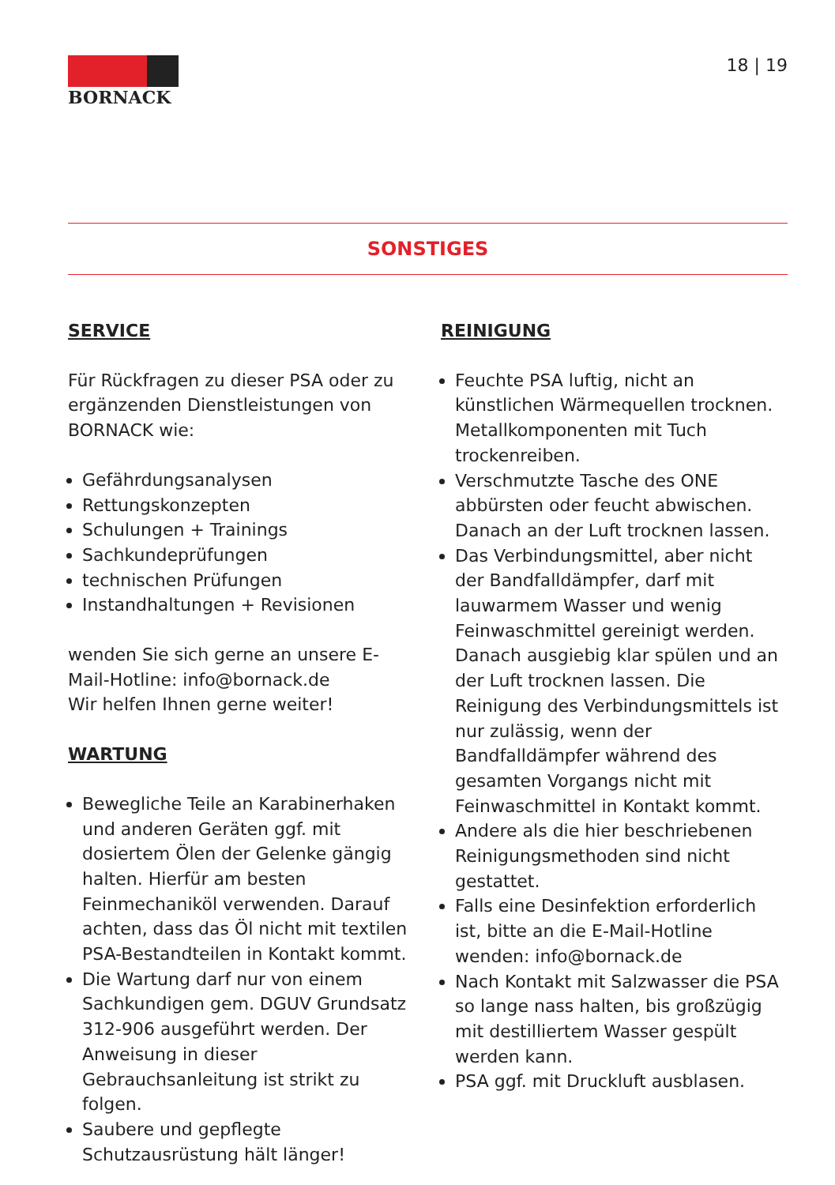BORNACK
18 | 19
SONSTIGES
SERVICE
Für Rückfragen zu dieser PSA oder zu ergänzenden Dienstleistungen von BORNACK wie:
Gefährdungsanalysen
Rettungskonzepten
Schulungen + Trainings
Sachkundeprüfungen
technischen Prüfungen
Instandhaltungen + Revisionen
wenden Sie sich gerne an unsere E-Mail-Hotline: info@bornack.de
Wir helfen Ihnen gerne weiter!
WARTUNG
Bewegliche Teile an Karabinerhaken und anderen Geräten ggf. mit dosiertem Ölen der Gelenke gängig halten. Hierfür am besten Feinmechaniköl verwenden. Darauf achten, dass das Öl nicht mit textilen PSA-Bestandteilen in Kontakt kommt.
Die Wartung darf nur von einem Sachkundigen gem. DGUV Grundsatz 312-906 ausgeführt werden. Der Anweisung in dieser Gebrauchsanleitung ist strikt zu folgen.
Saubere und gepflegte Schutzausrüstung hält länger!
REINIGUNG
Feuchte PSA luftig, nicht an künstlichen Wärmequellen trocknen. Metallkomponenten mit Tuch trockenreiben.
Verschmutzte Tasche des ONE abbürsten oder feucht abwischen. Danach an der Luft trocknen lassen.
Das Verbindungsmittel, aber nicht der Bandfalldämpfer, darf mit lauwarmem Wasser und wenig Feinwaschmittel gereinigt werden. Danach ausgiebig klar spülen und an der Luft trocknen lassen. Die Reinigung des Verbindungsmittels ist nur zulässig, wenn der Bandfalldämpfer während des gesamten Vorgangs nicht mit Feinwaschmittel in Kontakt kommt.
Andere als die hier beschriebenen Reinigungsmethoden sind nicht gestattet.
Falls eine Desinfektion erforderlich ist, bitte an die E-Mail-Hotline wenden: info@bornack.de
Nach Kontakt mit Salzwasser die PSA so lange nass halten, bis großzügig mit destilliertem Wasser gespült werden kann.
PSA ggf. mit Druckluft ausblasen.